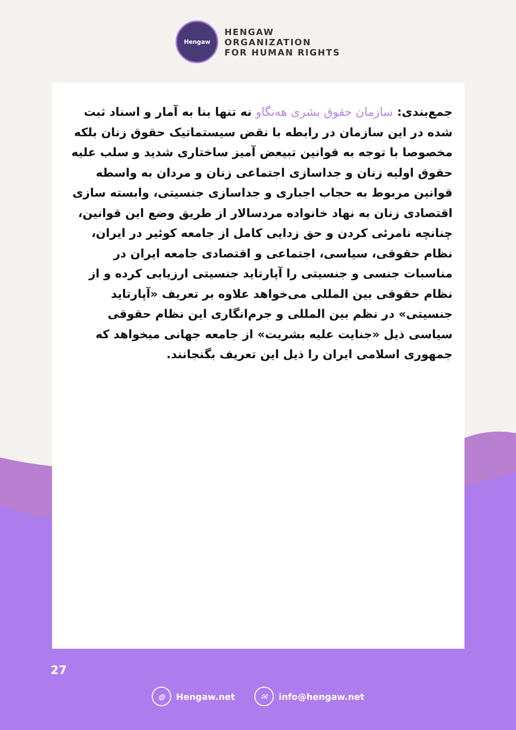Hengaw
HENGAW
ORGANIZATION
FOR HUMAN RIGHTS
جمع‌بندی: سازمان حقوق بشری هەنگاو نه تنها بنا به آمار و اسناد ثبت شده در این سازمان در رابطه با نقض سیستماتیک حقوق زنان بلکه مخصوصا با توجه به قوانین تبیعض آمیز ساختاری شدید و سلب علیه حقوق اولیه زنان و جداسازی اجتماعی زنان و مردان به واسطه قوانین مربوط به حجاب اجباری و جداسازی جنسیتی، وابسته سازی اقتصادی زنان به نهاد خانواده مردسالار از طریق وضع این قوانین، چنانچه نامرئی کردن و حق زدایی کامل از جامعه کوئیر در ایران، نظام حقوقی، سیاسی، اجتماعی و اقتصادی جامعه ایران در مناسبات جنسی و جنسیتی را آپارتاید جنسیتی ارزیابی کرده و از نظام حقوقی بین المللی می‌خواهد علاوه بر تعریف «آپارتاید جنسیتی» در نظم بین المللی و جرم‌انگاری این نظام حقوقی سیاسی ذیل «جنایت علیه بشریت» از جامعه جهانی میخواهد که جمهوری اسلامی ایران را ذیل این تعریف بگنجانند.
27
◍ Hengaw.net ✉ info@hengaw.net